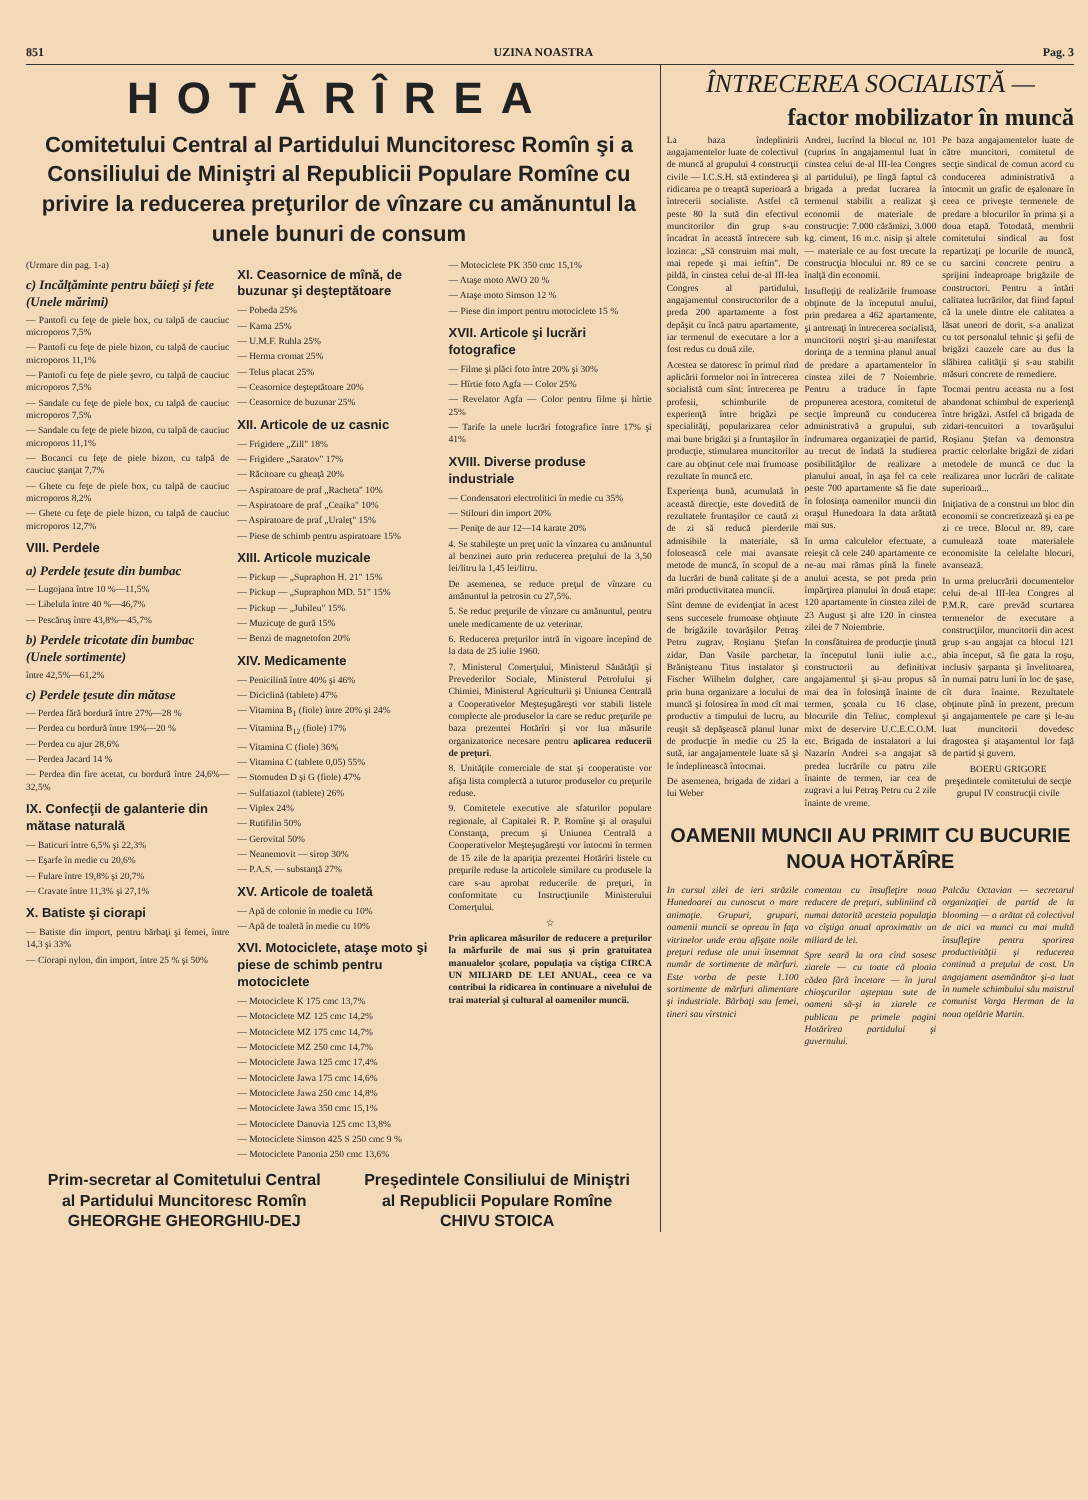851 UZINA NOASTRA Pag. 3
HOTĂRÎREA
Comitetului Central al Partidului Muncitoresc Romîn şi a Consiliului de Miniştri al Republicii Populare Romîne cu privire la reducerea preţurilor de vînzare cu amănuntul la unele bunuri de consum
(Urmare din pag. 1-a)
c) Incălţăminte pentru băieţi şi fete (Unele mărimi)
— Pantofi cu feţe de piele box, cu talpă de cauciuc microporos 7,5%
— Pantofi cu feţe de piele bizon, cu talpă de cauciuc microporos 11,1%
— Pantofi cu feţe de piele şevro, cu talpă de cauciuc microporos 7,5%
— Sandale cu feţe de piele box, cu talpă de cauciuc microporos 7,5%
— Sandale cu feţe de piele bizon, cu talpă de cauciuc microporos 11,1%
— Bocanci cu feţe de piele bizon, cu talpă de cauciuc ştanţat 7,7%
— Ghete cu feţe de piele box, cu talpă de cauciuc microporos 8,2%
— Ghete cu feţe de piele bizon, cu talpă de cauciuc microporos 12,7%
VIII. Perdele
a) Perdele ţesute din bumbac
— Lugojana între 10 %—11,5%
— Libelula între 40 %—46,7%
— Pescăruş între 43,8%—45,7%
b) Perdele tricotate din bumbac (Unele sortimente)
între 42,5%—61,2%
c) Perdele ţesute din mătase
— Perdea fără bordură între 27%—28 %
— Perdea cu bordură între 19%—20 %
— Perdea cu ajur 28,6%
— Perdea Jacard 14 %
— Perdea din fire acetat, cu bordură între 24,6%—32,5%
IX. Confecţii de galanterie din mătase naturală
— Baticuri între 6,5% şi 22,3%
— Eşarfe în medie cu 20,6%
— Fulare între 19,8% şi 20,7%
— Cravate între 11,3% şi 27,1%
X. Batiste şi ciorapi
— Batiste din import, pentru bărbaţi şi femei, între 14,3 şi 33%
— Ciorapi nylon, din import, între 25 % şi 50%
XI. Ceasornice de mînă, de buzunar şi deşteptătoare
— Pobeda 25%
— Kama 25%
— U.M.F. Ruhla 25%
— Herma cromat 25%
— Telus placat 25%
— Ceasornice deşteptătoare 20%
— Ceasornice de buzunar 25%
XII. Articole de uz casnic
— Frigidere „Zill" 18%
— Frigidere „Saratov" 17%
— Răcitoare cu gheaţă 20%
— Aspiratoare de praf „Racheta" 10%
— Aspiratoare de praf „Ceaika" 10%
— Aspiratoare de praf „Uraleţ" 15%
— Piese de schimb pentru aspiratoare 15%
XIII. Articole muzicale
— Pickup — „Supraphon H. 21" 15%
— Pickup — „Supraphon MD. 51" 15%
— Pickup — „Jubileu" 15%
— Muzicuţe de gură 15%
— Benzi de magnetofon 20%
XIV. Medicamente
— Penicilină între 40% şi 46%
— Diciclină (tablete) 47%
— Vitamina B<sub>1</sub> (fiole) între 20% şi 24%
— Vitamina B<sub>12</sub> (fiole) 17%
— Vitamina C (fiole) 36%
— Vitamina C (tablete 0,05) 55%
— Stomuden D şi G (fiole) 47%
— Sulfatiazol (tablete) 26%
— Viplex 24%
— Rutifilin 50%
— Gerovital 50%
— Neanemovit — sirop 30%
— P.A.S. — substanţă 27%
XV. Articole de toaletă
— Apă de colonie în medie cu 10%
— Apă de toaletă în medie cu 10%
XVI. Motociclete, ataşe moto şi piese de schimb pentru motociclete
— Motociclete K 175 cmc 13,7%
— Motociclete MZ 125 cmc 14,2%
— Motociclete MZ 175 cmc 14,7%
— Motociclete MZ 250 cmc 14,7%
— Motociclete Jawa 125 cmc 17,4%
— Motociclete Jawa 175 cmc 14,6%
— Motociclete Jawa 250 cmc 14,8%
— Motociclete Jawa 350 cmc 15,1%
— Motociclete Danuvia 125 cmc 13,8%
— Motociclete Simson 425 S 250 cmc 9 %
— Motociclete Panonia 250 cmc 13,6%
— Motociclete PK 350 cmc 15,1%
— Ataşe moto AWO 20 %
— Ataşe moto Simson 12 %
— Piese din import pentru motociclete 15 %
XVII. Articole şi lucrări fotografice
— Filme şi plăci foto între 20% şi 30%
— Hîrtie foto Agfa — Color 25%
— Revelator Agfa — Color pentru filme şi hîrtie 25%
— Tarife la unele lucrări fotografice între 17% şi 41%
XVIII. Diverse produse industriale
— Condensatori electrolitici în medie cu 35%
— Stilouri din import 20%
— Peniţe de aur 12—14 karate 20%
4. Se stabileşte un preţ unic la vînzarea cu amănuntul al benzinei auto prin reducerea preţului de la 3,50 lei/litru la 1,45 lei/litru.
De asemenea, se reduce preţul de vînzare cu amănuntul la petrosin cu 27,5%.
5. Se reduc preţurile de vînzare cu amănuntul, pentru unele medicamente de uz veterinar.
6. Reducerea preţurilor intră în vigoare începînd de la data de 25 iulie 1960.
7. Ministerul Comerţului, Ministerul Sănătăţii şi Prevederilor Sociale, Ministerul Petrolului şi Chimiei, Ministerul Agriculturii şi Uniunea Centrală a Cooperativelor Meşteşugăreşti vor stabili listele complecte ale produselor la care se reduc preţurile pe baza prezentei Hotărîri şi vor lua măsurile organizatorice necesare pentru aplicarea reducerii de preţuri.
8. Unităţile comerciale de stat şi cooperatiste vor afişa lista complectă a tuturor produselor cu preţurile reduse.
9. Comitetele executive ale sfaturilor populare regionale, al Capitalei R. P. Romîne şi al oraşului Constanţa, precum şi Uniunea Centrală a Cooperativelor Meşteşugăreşti vor întocmi în termen de 15 zile de la apariţia prezentei Hotărîri listele cu preţurile reduse la articolele similare cu produsele la care s-au aprobat reducerile de preţuri, în conformitate cu Instrucţiunile Ministerului Comerţului.
☆
Prin aplicarea măsurilor de reducere a preţurilor la mărfurile de mai sus şi prin gratuitatea manualelor şcolare, populaţia va cîştiga CIRCA UN MILIARD DE LEI ANUAL, ceea ce va contribui la ridicarea în continuare a nivelului de trai material şi cultural al oamenilor muncii.
Prim-secretar al Comitetului Central
al Partidului Muncitoresc Romîn
GHEORGHE GHEORGHIU-DEJ
Preşedintele Consiliului de Miniştri
al Republicii Populare Romîne
CHIVU STOICA
ÎNTRECEREA SOCIALISTĂ —
factor mobilizator în muncă
La baza îndeplinirii angajamentelor luate de colectivul de muncă al grupului 4 construcţii civile — I.C.S.H. stă extinderea şi ridicarea pe o treaptă superioară a întrecerii socialiste. Astfel că peste 80 la sută din efectivul muncitorilor din grup s-au încadrat în această întrecere sub lozinca: „Să construim mai mult, mai repede şi mai ieftin". De pildă, în cinstea celui de-al III-lea Congres al partidului, angajamentul constructorilor de a preda 200 apartamente a fost depăşit cu încă patru apartamente, iar termenul de executare a lor a fost redus cu două zile.
Acestea se datoresc în primul rînd aplicării formelor noi în întrecerea socialistă cum sînt: întrecerea pe profesii, schimburile de experienţă între brigăzi pe specialităţi, popularizarea celor mai bune brigăzi şi a fruntaşilor în producţie, stimularea muncitorilor care au obţinut cele mai frumoase rezultate în muncă etc.
Experienţa bună, acumulată în această direcţie, este dovedită de rezultatele fruntaşilor ce caută zi de zi să reducă pierderile admisibile la materiale, să folosească cele mai avansate metode de muncă, în scopul de a da lucrări de bună calitate şi de a mări productivitatea muncii.
Sînt demne de evidenţiat în acest sens succesele frumoase obţinute de brigăzile tovarăşilor Petraş Petru zugrav, Roşianu Ştefan zidar, Dan Vasile parchetar, Brănişteanu Titus instalator şi Fischer Wilhelm dulgher, care prin buna organizare a locului de muncă şi folosirea în mod cît mai productiv a timpului de lucru, au reuşit să depăşească planul lunar de producţie în medie cu 25 la sută, iar angajamentele luate să şi le îndeplinească întocmai.
De asemenea, brigada de zidari a lui Weber
Andrei, lucrînd la blocul nr. 101 (cuprins în angajamentul luat în cinstea celui de-al III-lea Congres al partidului), pe lîngă faptul că brigada a predat lucrarea la termenul stabilit a realizat şi economii de materiale de construcţie: 7.000 cărămizi, 3.000 kg. ciment, 16 m.c. nisip şi altele — materiale ce au fost trecute la construcţia blocului nr. 89 ce se înalţă din economii.
Insufleţiţi de realizările frumoase obţinute de la începutul anului, prin predarea a 462 apartamente, şi antrenaţi în întrecerea socialistă, muncitorii noştri şi-au manifestat dorinţa de a termina planul anual de predare a apartamentelor în cinstea zilei de 7 Noiembrie. Pentru a traduce în fapte propunerea acestora, comitetul de secţie împreună cu conducerea administrativă a grupului, sub îndrumarea organizaţiei de partid, au trecut de îndată la studierea posibilităţilor de realizare a planului anual, în aşa fel ca cele peste 700 apartamente să fie date în folosinţa oamenilor muncii din oraşul Hunedoara la data arătată mai sus.
In urma calculelor efectuate, a reieşit că cele 240 apartamente ce ne-au mai rămas pînă la finele anului acesta, se pot preda prin împărţirea planului în două etape: 120 apartamente în cinstea zilei de 23 August şi alte 120 în cinstea zilei de 7 Noiembrie.
In consfătuirea de producţie ţinută la începutul lunii iulie a.c., constructorii au definitivat angajamentul şi şi-au propus să mai dea în folosinţă înainte de termen, şcoala cu 16 clase, blocurile din Teliuc, complexul mixt de deservire U.C.E.C.O.M. etc. Brigada de instalatori a lui Nazarin Andrei s-a angajat să predea lucrările cu patru zile înainte de termen, iar cea de zugravi a lui Petraş Petru cu 2 zile înainte de vreme.
Pe baza angajamentelor luate de către muncitori, comitetul de secţie sindical de comun acord cu conducerea administrativă a întocmit un grafic de eşalonare în ceea ce priveşte termenele de predare a blocurilor în prima şi a doua etapă. Totodată, membrii comitetului sindical au fost repartizaţi pe locurile de muncă, cu sarcini concrete pentru a sprijini îndeaproape brigăzile de constructori. Pentru a întări calitatea lucrărilor, dat fiind faptul că la unele dintre ele calitatea a lăsat uneori de dorit, s-a analizat cu tot personalul tehnic şi şefii de brigăzi cauzele care au dus la slăbirea calităţii şi s-au stabilit măsuri concrete de remediere.
Tocmai pentru aceasta nu a fost abandonat schimbul de experienţă între brigăzi. Astfel că brigada de zidari-tencuitori a tovarăşului Roşianu Ştefan va demonstra practic celorlalte brigăzi de zidari metodele de muncă ce duc la realizarea unor lucrări de calitate superioară...
Iniţiativa de a construi un bloc din economii se concretizează şi ea pe zi ce trece. Blocul nr. 89, care cumulează toate materialele economisite la celelalte blocuri, avansează.
In urma prelucrării documentelor celui de-al III-lea Congres al P.M.R. care prevăd scurtarea termenelor de executare a construcţiilor, muncitorii din acest grup s-au angajat ca blocul 121 abia început, să fie gata la roşu, inclusiv şarpanta şi învelitoarea, în numai patru luni în loc de şase, cît dura înainte. Rezultatele obţinute pînă în prezent, precum şi angajamentele pe care şi le-au luat muncitorii dovedesc dragostea şi ataşamentul lor faţă de partid şi guvern.
BOERU GRIGORE
preşedintele comitetului de secţie grupul IV construcţii civile
OAMENII MUNCII AU PRIMIT CU BUCURIE NOUA HOTĂRÎRE
In cursul zilei de ieri străzile Hunedoarei au cunoscut o mare animaţie. Grupuri, grupuri, oamenii muncii se opreau în faţa vitrinelor unde erau afişate noile preţuri reduse ale unui însemnat număr de sortimente de mărfuri. Este vorba de peste 1.100 sortimente de mărfuri alimentare şi industriale. Bărbaţi sau femei, tineri sau vîrstnici
comentau cu însufleţire noua reducere de preţuri, subliniind că numai datorită acesteia populaţia va cîştiga anual aproximativ un miliard de lei.
Spre seară la ora cînd sosesc ziarele — cu toate că ploaia cădea fără încetare — în jurul chioşcurilor aşteptau sute de oameni să-şi ia ziarele ce publicau pe primele pagini Hotărîrea partidului şi guvernului.
Palcău Octavian — secretarul organizaţiei de partid de la blooming — a arătat că colectivul de aici va munci cu mai multă însufleţire pentru sporirea productivităţii şi reducerea continuă a preţului de cost. Un angajament asemănător şi-a luat în numele schimbului său maistrul comunist Varga Herman de la noua oţelărie Martin.